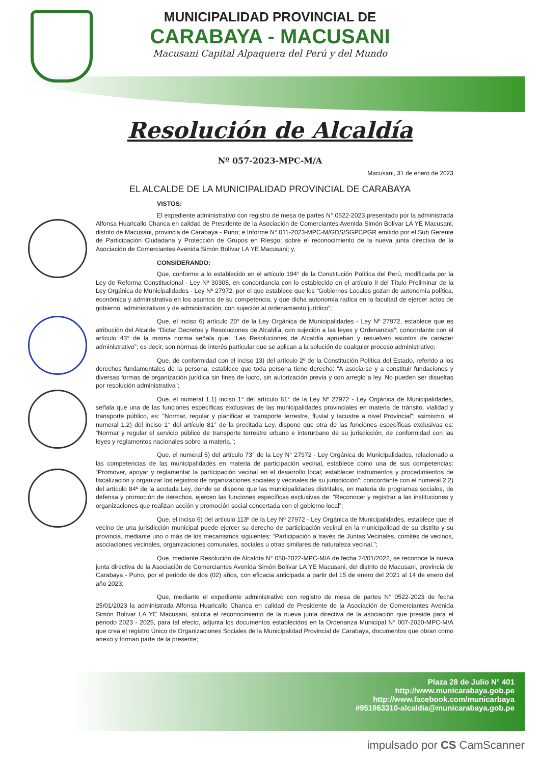MUNICIPALIDAD PROVINCIAL DE
CARABAYA - MACUSANI
Macusani Capital Alpaquera del Perú y del Mundo
Resolución de Alcaldía
Nº 057-2023-MPC-M/A
Macusani, 31 de enero de 2023
EL ALCALDE DE LA MUNICIPALIDAD PROVINCIAL DE CARABAYA
VISTOS:
El expediente administrativo con registro de mesa de partes N° 0522-2023 presentado por la administrada Alfonsa Huaricallo Chanca en calidad de Presidente de la Asociación de Comerciantes Avenida Simón Bolívar LA YE Macusani, distrito de Macusani, provincia de Carabaya - Puno; e Informe N° 011-2023-MPC-M/GDS/SGPCPGR emitido por el Sub Gerente de Participación Ciudadana y Protección de Grupos en Riesgo; sobre el reconocimiento de la nueva junta directiva de la Asociación de Comerciantes Avenida Simón Bolívar LA YE Macusani; y,
CONSIDERANDO:
Que, conforme a lo establecido en el artículo 194° de la Constitución Política del Perú, modificada por la Ley de Reforma Constitucional - Ley Nº 30305, en concordancia con lo establecido en el artículo II del Título Preliminar de la Ley Orgánica de Municipalidades - Ley Nº 27972, por el que establece que los “Gobiernos Locales gozan de autonomía política, económica y administrativa en los asuntos de su competencia, y que dicha autonomía radica en la facultad de ejercer actos de gobierno, administrativos y de administración, con sujeción al ordenamiento jurídico”;
Que, el inciso 6) artículo 20° de la Ley Orgánica de Municipalidades - Ley Nº 27972, establece que es atribución del Alcalde “Dictar Decretos y Resoluciones de Alcaldía, con sujeción a las leyes y Ordenanzas”; concordante con el artículo 43° de la misma norma señala que: “Las Resoluciones de Alcaldía aprueban y resuelven asuntos de carácter administrativo”; es decir, son normas de interés particular que se aplican a la solución de cualquier proceso administrativo;
Que, de conformidad con el inciso 13) del artículo 2º de la Constitución Política del Estado, referido a los derechos fundamentales de la persona, establece que toda persona tiene derecho: “A asociarse y a constituir fundaciones y diversas formas de organización jurídica sin fines de lucro, sin autorización previa y con arreglo a ley. No pueden ser disueltas por resolución administrativa”;
Que, el numeral 1.1) inciso 1° del artículo 81° de la Ley Nº 27972 - Ley Orgánica de Municipalidades, señala que una de las funciones específicas exclusivas de las municipalidades provinciales en materia de tránsito, vialidad y transporte público, es: “Normar, regular y planificar el transporte terrestre, fluvial y lacustre a nivel Provincial”; asimismo, el numeral 1.2) del inciso 1° del artículo 81° de la precitada Ley, dispone que otra de las funciones específicas exclusivas es: “Normar y regular el servicio público de transporte terrestre urbano e interurbano de su jurisdicción, de conformidad con las leyes y reglamentos nacionales sobre la materia.”;
Que, el numeral 5) del artículo 73° de la Ley N° 27972 - Ley Orgánica de Municipalidades, relacionado a las competencias de las municipalidades en materia de participación vecinal, establece como una de sus competencias: “Promover, apoyar y reglamentar la participación vecinal en el desarrollo local; establecer instrumentos y procedimientos de fiscalización y organizar los registros de organizaciones sociales y vecinales de su jurisdicción”; concordante con el numeral 2.2) del artículo 84º de la acotada Ley, donde se dispone que las municipalidades distritales, en materia de programas sociales, de defensa y promoción de derechos, ejercen las funciones específicas exclusivas de: “Reconocer y registrar a las instituciones y organizaciones que realizan acción y promoción social concertada con el gobierno local”;
Que, el inciso 6) del artículo 113º de la Ley Nº 27972 - Ley Orgánica de Municipalidades, establece que el vecino de una jurisdicción municipal puede ejercer su derecho de participación vecinal en la municipalidad de su distrito y su provincia, mediante uno o más de los mecanismos siguientes: “Participación a través de Juntas Vecinales, comités de vecinos, asociaciones vecinales, organizaciones comunales, sociales u otras similares de naturaleza vecinal.”;
Que, mediante Resolución de Alcaldía N° 050-2022-MPC-M/A de fecha 24/01/2022, se reconoce la nueva junta directiva de la Asociación de Comerciantes Avenida Simón Bolívar LA YE Macusani, del distrito de Macusani, provincia de Carabaya - Puno, por el periodo de dos (02) años, con eficacia anticipada a partir del 15 de enero del 2021 al 14 de enero del año 2023;
Que, mediante el expediente administrativo con registro de mesa de partes N° 0522-2023 de fecha 25/01/2023 la administrada Alfonsa Huaricallo Chanca en calidad de Presidente de la Asociación de Comerciantes Avenida Simón Bolívar LA YE Macusani, solicita el reconocimiento de la nueva junta directiva de la asociación que preside para el periodo 2023 - 2025, para tal efecto, adjunta los documentos establecidos en la Ordenanza Municipal N° 007-2020-MPC-M/A que crea el registro Único de Organizaciones Sociales de la Municipalidad Provincial de Carabaya, documentos que obran como anexo y forman parte de la presente;
Plaza 28 de Julio N° 401
http://www.municarabaya.gob.pe
http://www.facebook.com/municarbaya
#951963310-alcaldia@municarabaya.gob.pe
impulsado por CS CamScanner